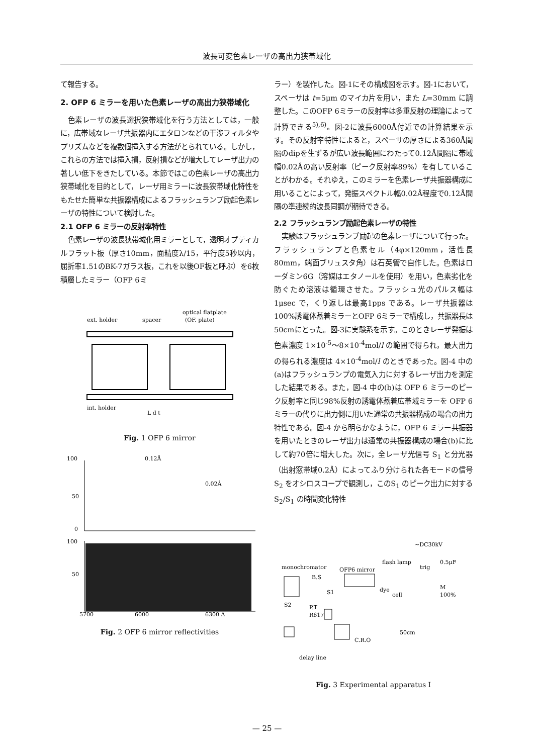波長可変色素レーザの高出力狭帯域化
て報告する。
2. OFP 6 ミラーを用いた色素レーザの高出力狭帯域化
色素レーザの波長選択狭帯域化を行う方法としては，一般に，広帯域なレーザ共振器内にエタロンなどの干渉フィルタやプリズムなどを複数個挿入する方法がとられている。しかし，これらの方法では挿入損，反射損などが増大してレーザ出力の著しい低下をきたしている。本節ではこの色素レーザの高出力狭帯域化を目的として，レーザ用ミラーに波長狭帯域化特性をもたせた簡単な共振器構成によるフラッシュランプ励起色素レーザの特性について検討した。
2.1 OFP 6 ミラーの反射率特性
色素レーザの波長狭帯域化用ミラーとして，透明オプティカルフラット板（厚さ10mm，面精度λ/15，平行度5秒以内，屈折率1.51のBK-7ガラス板，これを以後OF板と呼ぶ）を6枚積層したミラー（OFP 6ミ
ext. holder
spacer
optical flatplate
(OF. plate)
int. holder
L d t
Fig. 1 OFP 6 mirror
100
50
0
0.12Å
0.02Å
100
50
5700
6000
6300 A
Fig. 2 OFP 6 mirror reflectivities
ラー）を製作した。図-1にその構成図を示す。図-1において，スペーサは t=5μm のマイカ片を用い，また L=30mm に調整した。このOFP 6ミラーの反射率は多重反射の理論によって計算できる<sup>5),6)</sup>。図-2に波長6000Å付近での計算結果を示す。その反射率特性によると，スペーサの厚さによる360Å間隔のdipを生ずるが広い波長範囲にわたって0.12Å間隔に帯域幅0.02Åの高い反射率（ピーク反射率89%）を有していることがわかる。それゆえ，このミラーを色素レーザ共振器構成に用いることによって，発振スペクトル幅0.02Å程度で0.12Å間隔の準連続的波長同調が期待できる。
2.2 フラッシュランプ励起色素レーザの特性
実験はフラッシュランプ励起の色素レーザについて行った。フラッシュランプと色素セル（4φ×120mm，活性長80mm，端面ブリュスタ角）は石英管で自作した。色素はローダミン6G（溶媒はエタノールを使用）を用い，色素劣化を防ぐため溶液は循環させた。フラッシュ光のパルス幅は 1μsec で，くり返しは最高1pps である。レーザ共振器は100%誘電体蒸着ミラーとOFP 6ミラーで構成し，共振器長は50cmにとった。図-3に実験系を示す。このときレーザ発振は色素濃度 1×10<sup>-5</sup>～8×10<sup>-4</sup>mol/l の範囲で得られ，最大出力の得られる濃度は 4×10<sup>-4</sup>mol/l のときであった。図-4 中の(a)はフラッシュランプの電気入力に対するレーザ出力を測定した結果である。また，図-4 中の(b)は OFP 6 ミラーのピーク反射率と同じ98%反射の誘電体蒸着広帯域ミラーを OFP 6 ミラーの代りに出力側に用いた通常の共振器構成の場合の出力特性である。図-4 から明らかなように，OFP 6 ミラー共振器を用いたときのレーザ出力は通常の共振器構成の場合(b)に比して約70倍に増大した。次に，全レーザ光信号 S<sub>1</sub> と分光器（出射窓帯域0.2Å）によってふり分けられた各モードの信号 S<sub>2</sub> をオシロスコープで観測し，このS<sub>1</sub> のピーク出力に対する S<sub>2</sub>/S<sub>1</sub> の時間変化特性
~DC30kV
0.5μF
flash lamp
monochromator
OFP6 mirror
trig
B.S
M
dye
cell
100%
S1
S2
P.T
R617
C.R.O
50cm
delay line
Fig. 3 Experimental apparatus I
— 25 —